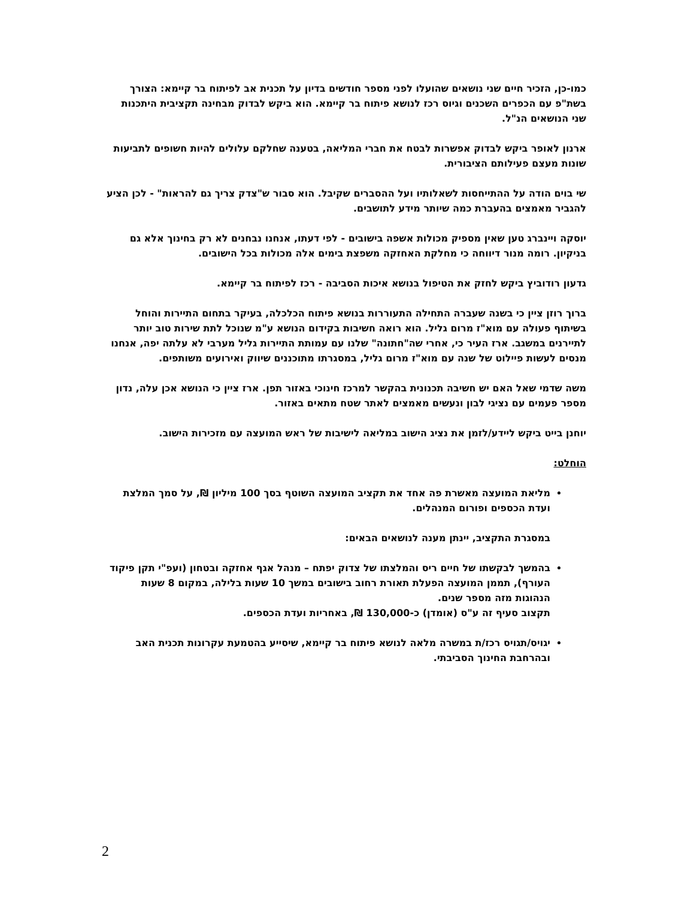כמו-כן, הזכיר חיים שני נושאים שהועלו לפני מספר חודשים בדיון על תכנית אב לפיתוח בר קיימא: הצורך בשת"פ עם הכפרים השכנים וגיוס רכז לנושא פיתוח בר קיימא. הוא ביקש לבדוק מבחינה תקציבית היתכנות שני הנושאים הנ"ל.
ארנון לאופר ביקש לבדוק אפשרות לבטח את חברי המליאה, בטענה שחלקם עלולים להיות חשופים לתביעות שונות מעצם פעילותם הציבורית.
שי בוים הודה על ההתייחסות לשאלותיו ועל ההסברים שקיבל. הוא סבור ש"צדק צריך גם להראות" - לכן הציע להגביר מאמצים בהעברת כמה שיותר מידע לתושבים.
יוסקה ויינברג טען שאין מספיק מכולות אשפה בישובים - לפי דעתו, אנחנו נבחנים לא רק בחינוך אלא גם בניקיון. רומה מנור דיווחה כי מחלקת האחזקה משפצת בימים אלה מכולות בכל הישובים.
גדעון רודוביץ ביקש לחזק את הטיפול בנושא איכות הסביבה - רכז לפיתוח בר קיימא.
ברוך רוזן ציין כי בשנה שעברה התחילה התעוררות בנושא פיתוח הכלכלה, בעיקר בתחום התיירות והוחל בשיתוף פעולה עם מוא"ז מרום גליל. הוא רואה חשיבות בקידום הנושא ע"מ שנוכל לתת שירות טוב יותר לתיירנים במשגב. ארז העיר כי, אחרי שה"חתונה" שלנו עם עמותת התיירות גליל מערבי לא עלתה יפה, אנחנו מנסים לעשות פיילוט של שנה עם מוא"ז מרום גליל, במסגרתו מתוכננים שיווק ואירועים משותפים.
משה שדמי שאל האם יש חשיבה תכנונית בהקשר למרכז חינוכי באזור תפן. ארז ציין כי הנושא אכן עלה, נדון מספר פעמים עם נציגי לבון ונעשים מאמצים לאתר שטח מתאים באזור.
יוחנן בייט ביקש ליידע/לזמן את נציג הישוב במליאה לישיבות של ראש המועצה עם מזכירות הישוב.
הוחלט:
מליאת המועצה מאשרת פה אחד את תקציב המועצה השוטף בסך 100 מיליון ₪, על סמך המלצת ועדת הכספים ופורום המנהלים.
במסגרת התקציב, יינתן מענה לנושאים הבאים:
בהמשך לבקשתו של חיים ריס והמלצתו של צדוק יפתח – מנהל אגף אחזקה ובטחון (ועפ"י תקן פיקוד העורף), תממן המועצה הפעלת תאורת רחוב בישובים במשך 10 שעות בלילה, במקום 8 שעות הנהוגות מזה מספר שנים.
תקצוב סעיף זה ע"ס (אומדן) כ-130,000 ₪, באחריות ועדת הכספים.
יגויס/תגויס רכז/ת במשרה מלאה לנושא פיתוח בר קיימא, שיסייע בהטמעת עקרונות תכנית האב ובהרחבת החינוך הסביבתי.
2